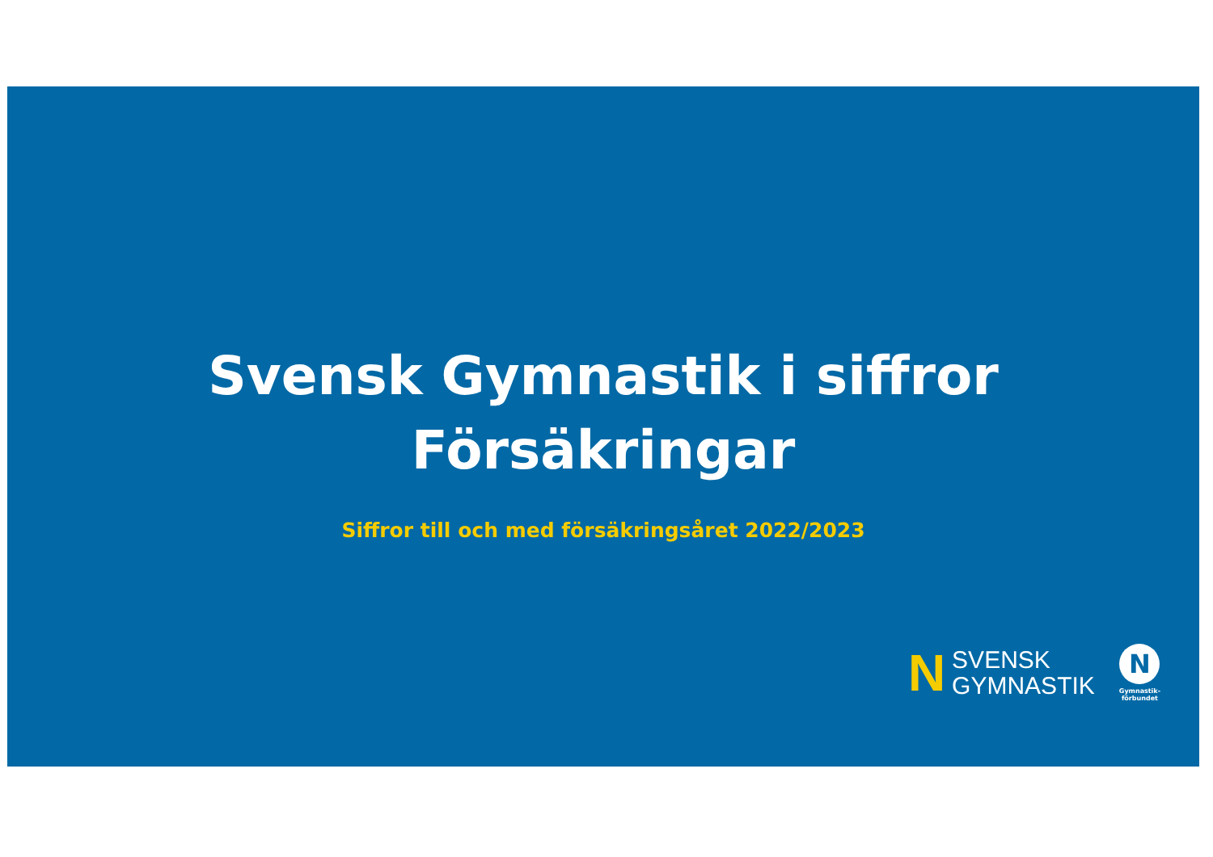Svensk Gymnastik i siffror
Försäkringar
Siffror till och med försäkringsåret 2022/2023
N SVENSK
GYMNASTIK
N
Gymnastik-
förbundet